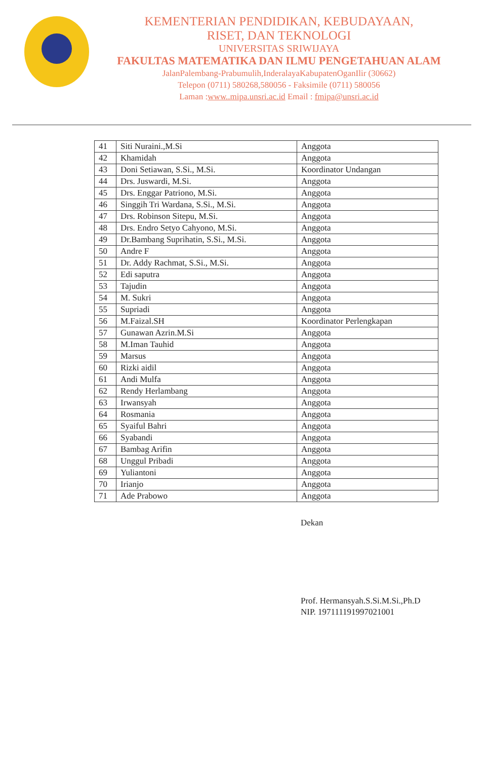KEMENTERIAN PENDIDIKAN, KEBUDAYAAN,
RISET, DAN TEKNOLOGI
UNIVERSITAS SRIWIJAYA
FAKULTAS MATEMATIKA DAN ILMU PENGETAHUAN ALAM
JalanPalembang-Prabumulih,InderalayaKabupatenOganIlir (30662)
Telepon (0711) 580268,580056 - Faksimile (0711) 580056
Laman :www..mipa.unsri.ac.id Email : fmipa@unsri.ac.id
| 41 | Siti Nuraini.,M.Si | Anggota |
| 42 | Khamidah | Anggota |
| 43 | Doni Setiawan, S.Si., M.Si. | Koordinator Undangan |
| 44 | Drs. Juswardi, M.Si. | Anggota |
| 45 | Drs. Enggar Patriono, M.Si. | Anggota |
| 46 | Singgih Tri Wardana, S.Si., M.Si. | Anggota |
| 47 | Drs. Robinson Sitepu, M.Si. | Anggota |
| 48 | Drs. Endro Setyo Cahyono, M.Si. | Anggota |
| 49 | Dr.Bambang Suprihatin, S.Si., M.Si. | Anggota |
| 50 | Andre F | Anggota |
| 51 | Dr. Addy Rachmat, S.Si., M.Si. | Anggota |
| 52 | Edi saputra | Anggota |
| 53 | Tajudin | Anggota |
| 54 | M. Sukri | Anggota |
| 55 | Supriadi | Anggota |
| 56 | M.Faizal.SH | Koordinator Perlengkapan |
| 57 | Gunawan Azrin.M.Si | Anggota |
| 58 | M.Iman Tauhid | Anggota |
| 59 | Marsus | Anggota |
| 60 | Rizki aidil | Anggota |
| 61 | Andi Mulfa | Anggota |
| 62 | Rendy Herlambang | Anggota |
| 63 | Irwansyah | Anggota |
| 64 | Rosmania | Anggota |
| 65 | Syaiful Bahri | Anggota |
| 66 | Syabandi | Anggota |
| 67 | Bambag Arifin | Anggota |
| 68 | Unggul Pribadi | Anggota |
| 69 | Yuliantoni | Anggota |
| 70 | Irianjo | Anggota |
| 71 | Ade Prabowo | Anggota |
Dekan
Prof. Hermansyah.S.Si.M.Si.,Ph.D
NIP. 197111191997021001